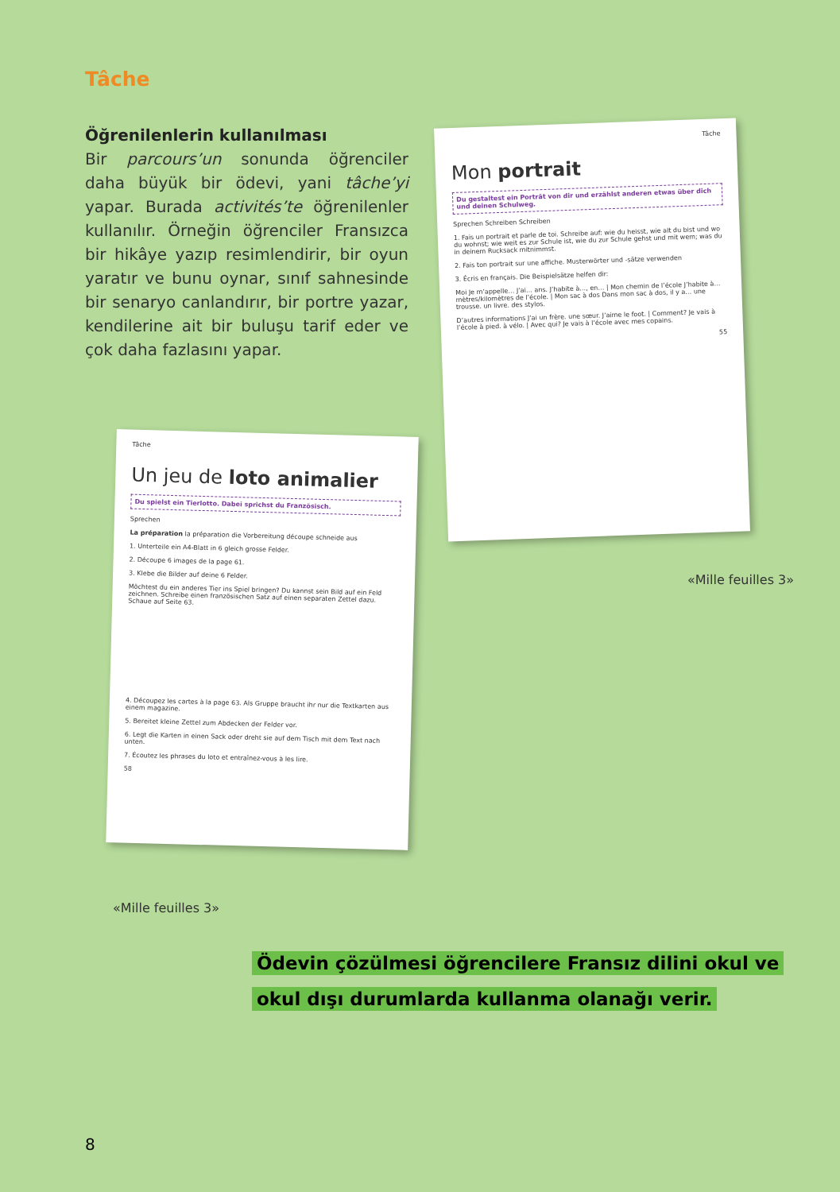Tâche
Öğrenilenlerin kullanılması
Bir parcours’un sonunda öğrenciler daha büyük bir ödevi, yani tâche’yi yapar. Burada activités’te öğrenilenler kullanılır. Örneğin öğrenciler Fransızca bir hikâye yazıp resimlendirir, bir oyun yaratır ve bunu oynar, sınıf sahnesinde bir senaryo canlandırır, bir portre yazar, kendilerine ait bir buluşu tarif eder ve çok daha fazlasını yapar.
Tâche
Mon portrait
Du gestaltest ein Porträt von dir und erzählst anderen etwas über dich und deinen Schulweg.
Sprechen Schreiben Schreiben
1. Fais un portrait et parle de toi. Schreibe auf: wie du heisst, wie alt du bist und wo du wohnst; wie weit es zur Schule ist, wie du zur Schule gehst und mit wem; was du in deinem Rucksack mitnimmst.
2. Fais ton portrait sur une affiche. Musterwörter und -sätze verwenden
3. Écris en français. Die Beispielsätze helfen dir:
Moi Je m’appelle… J’ai… ans. J’habite à…, en… | Mon chemin de l’école J’habite à… mètres/kilomètres de l’école. | Mon sac à dos Dans mon sac à dos, il y a… une trousse. un livre. des stylos.
D’autres informations J’ai un frère. une sœur. J’aime le foot. | Comment? Je vais à l’école à pied. à vélo. | Avec qui? Je vais à l’école avec mes copains.
55
«Mille feuilles 3»
Tâche
Un jeu de loto animalier
Du spielst ein Tierlotto. Dabei sprichst du Französisch.
Sprechen
La préparation la préparation die Vorbereitung découpe schneide aus
1. Unterteile ein A4-Blatt in 6 gleich grosse Felder.
2. Découpe 6 images de la page 61.
3. Klebe die Bilder auf deine 6 Felder.
Möchtest du ein anderes Tier ins Spiel bringen? Du kannst sein Bild auf ein Feld zeichnen. Schreibe einen französischen Satz auf einen separaten Zettel dazu. Schaue auf Seite 63.
4. Découpez les cartes à la page 63. Als Gruppe braucht ihr nur die Textkarten aus einem magazine.
5. Bereitet kleine Zettel zum Abdecken der Felder vor.
6. Legt die Karten in einen Sack oder dreht sie auf dem Tisch mit dem Text nach unten.
7. Écoutez les phrases du loto et entraînez-vous à les lire.
58
«Mille feuilles 3»
Ödevin çözülmesi öğrencilere Fransız dilini okul ve
okul dışı durumlarda kullanma olanağı verir.
8